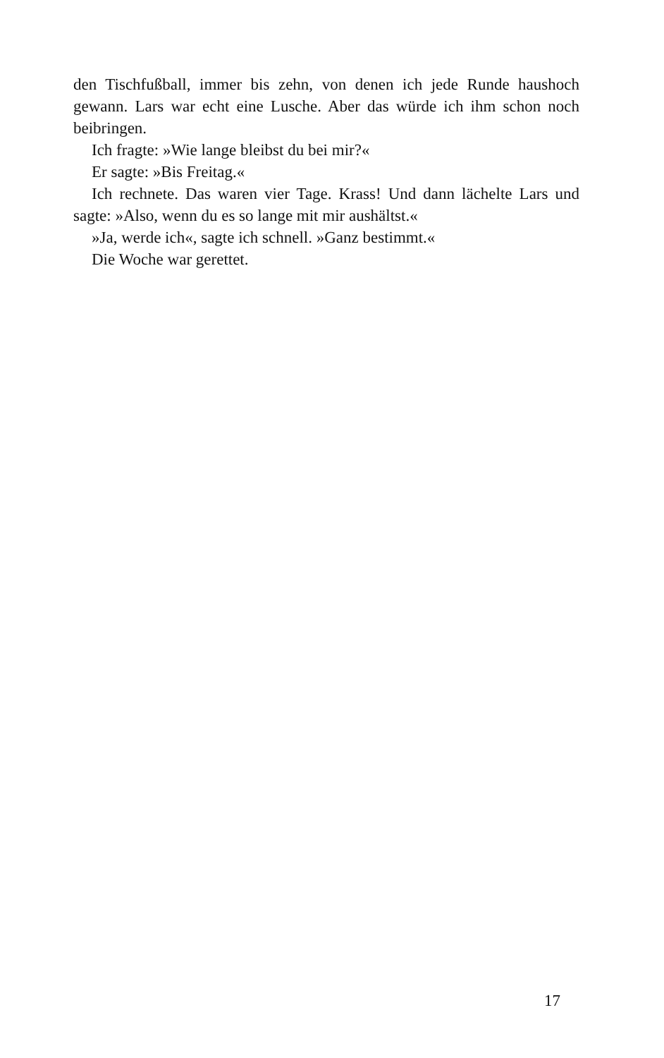den Tischfußball, immer bis zehn, von denen ich jede Runde haushoch gewann. Lars war echt eine Lusche. Aber das würde ich ihm schon noch beibringen.
Ich fragte: »Wie lange bleibst du bei mir?«
Er sagte: »Bis Freitag.«
Ich rechnete. Das waren vier Tage. Krass! Und dann lächelte Lars und sagte: »Also, wenn du es so lange mit mir aushältst.«
»Ja, werde ich«, sagte ich schnell. »Ganz bestimmt.«
Die Woche war gerettet.
17